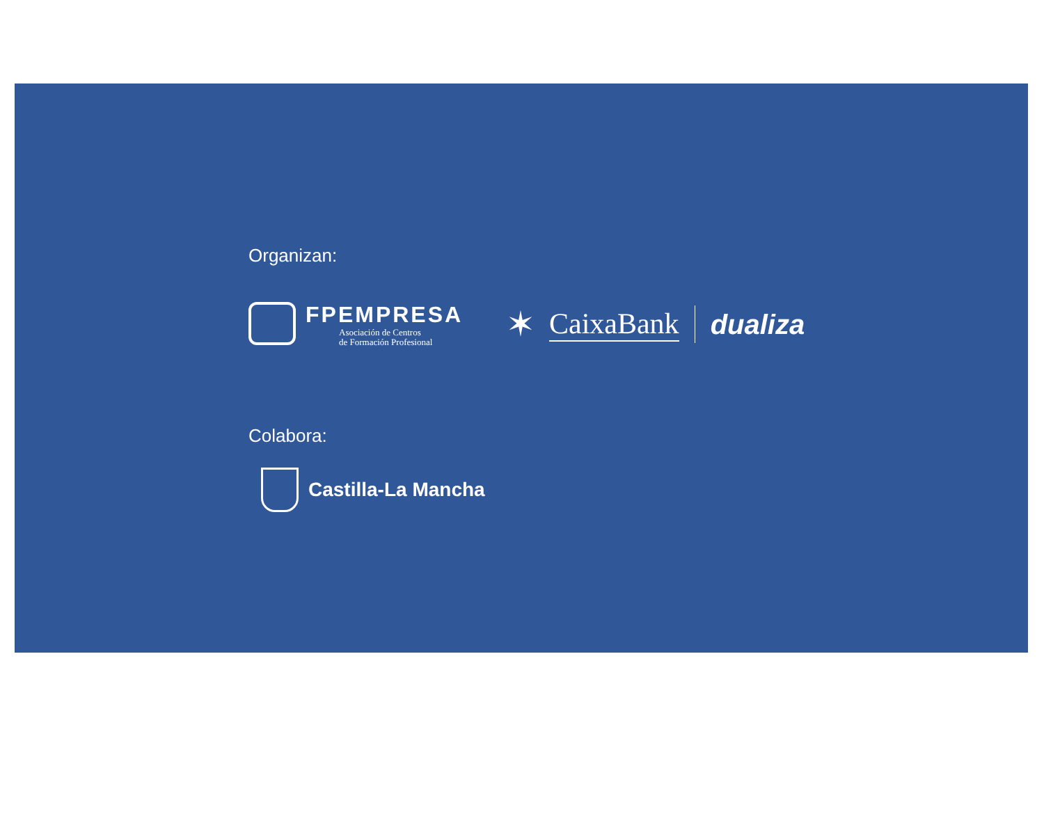Organizan:
FPEMPRESA
Asociación de Centros
de Formación Profesional
✶ CaixaBank dualiza
Colabora:
Castilla-La Mancha